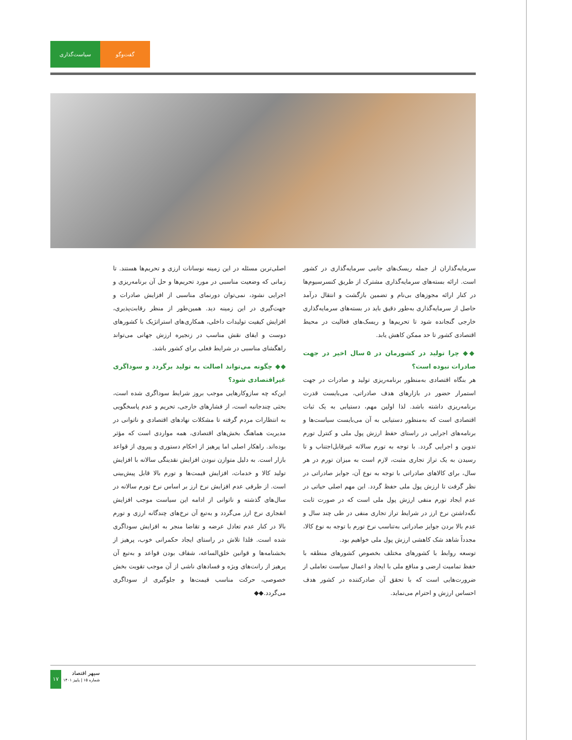سیاست‌گذاری گفت‌وگو
سرمایه‌گذاران از جمله ریسک‌های جانبی سرمایه‌گذاری در کشور است. ارائه بسته‌های سرمایه‌گذاری مشترک از طریق کنسرسیوم‌ها در کنار ارائه مجوزهای بی‌نام و تضمین بازگشت و انتقال درآمد حاصل از سرمایه‌گذاری به‌طور دقیق باید در بسته‌های سرمایه‌گذاری خارجی گنجانده شود تا تحریم‌ها و ریسک‌های فعالیت در محیط اقتصادی کشور تا حد ممکن کاهش یابد.
◆◆ چرا تولید در کشورمان در ۵ سال اخیر در جهت صادرات نبوده است؟
هر بنگاه اقتصادی به‌منظور برنامه‌ریزی تولید و صادرات در جهت استمرار حضور در بازارهای هدف صادراتی، می‌بایست قدرت برنامه‌ریزی داشته باشد. لذا اولین مهم، دستیابی به یک ثبات اقتصادی است که به‌منظور دستیابی به آن می‌بایست سیاست‌ها و برنامه‌های اجرایی در راستای حفظ ارزش پول ملی و کنترل تورم تدوین و اجرایی گردد. با توجه به تورم سالانه غیرقابل‌اجتناب و تا رسیدن به یک تراز تجاری مثبت، لازم است به میزان تورم در هر سال، برای کالاهای صادراتی با توجه به نوع آن، جوایز صادراتی در نظر گرفت تا ارزش پول ملی حفظ گردد. این مهم اصلی حیاتی در عدم ایجاد تورم منفی ارزش پول ملی است که در صورت ثابت نگه‌داشتن نرخ ارز در شرایط تراز تجاری منفی در طی چند سال و عدم بالا بردن جوایز صادراتی به‌تناسب نرخ تورم با توجه به نوع کالا، مجدداً شاهد شک کاهشی ارزش پول ملی خواهیم بود.
توسعه روابط با کشورهای مختلف بخصوص کشورهای منطقه با حفظ تمامیت ارضی و منافع ملی با ایجاد و اعمال سیاست تعاملی از ضرورت‌هایی است که با تحقق آن صادرکننده در کشور هدف احساس ارزش و احترام می‌نماید.
اصلی‌ترین مسئله در این زمینه نوسانات ارزی و تحریم‌ها هستند. تا زمانی که وضعیت مناسبی در مورد تحریم‌ها و حل آن برنامه‌ریزی و اجرایی نشود، نمی‌توان دورنمای مناسبی از افزایش صادرات و جهت‌گیری در این زمینه دید. همین‌طور از منظر رقابت‌پذیری، افزایش کیفیت تولیدات داخلی، همکاری‌های استراتژیک با کشورهای دوست و ایفای نقش مناسب در زنجیره ارزش جهانی می‌تواند راهگشای مناسبی در شرایط فعلی برای کشور باشد.
◆◆ چگونه می‌تواند اصالت به تولید برگردد و سوداگری غیراقتصادی شود؟
این‌که چه سازوکارهایی موجب بروز شرایط سوداگری شده است، بحثی چندجانبه است، از فشارهای خارجی، تحریم و عدم پاسخگویی به انتظارات مردم گرفته تا مشکلات نهادهای اقتصادی و ناتوانی در مدیریت هماهنگ بخش‌های اقتصادی، همه مواردی است که مؤثر بوده‌اند. راهکار اصلی اما پرهیز از احکام دستوری و پیروی از قواعد بازار است. به دلیل متوازن نبودن افزایش نقدینگی سالانه با افزایش تولید کالا و خدمات، افزایش قیمت‌ها و تورم بالا قابل پیش‌بینی است. از طرفی عدم افزایش نرخ ارز بر اساس نرخ تورم سالانه در سال‌های گذشته و ناتوانی از ادامه این سیاست موجب افزایش انفجاری نرخ ارز می‌گردد و به‌تبع آن نرخ‌های چندگانه ارزی و تورم بالا در کنار عدم تعادل عرضه و تقاضا منجر به افزایش سوداگری شده است. فلذا تلاش در راستای ایجاد حکمرانی خوب، پرهیز از بخشنامه‌ها و قوانین خلق‌الساعه، شفاف بودن قواعد و به‌تبع آن پرهیز از رانت‌های ویژه و فسادهای ناشی از آن موجب تقویت بخش خصوصی، حرکت مناسب قیمت‌ها و جلوگیری از سوداگری می‌گردد.◆◆
۱۷
سپهر اقتصاد
شماره ۱۵ | پاییز ۱۴۰۱